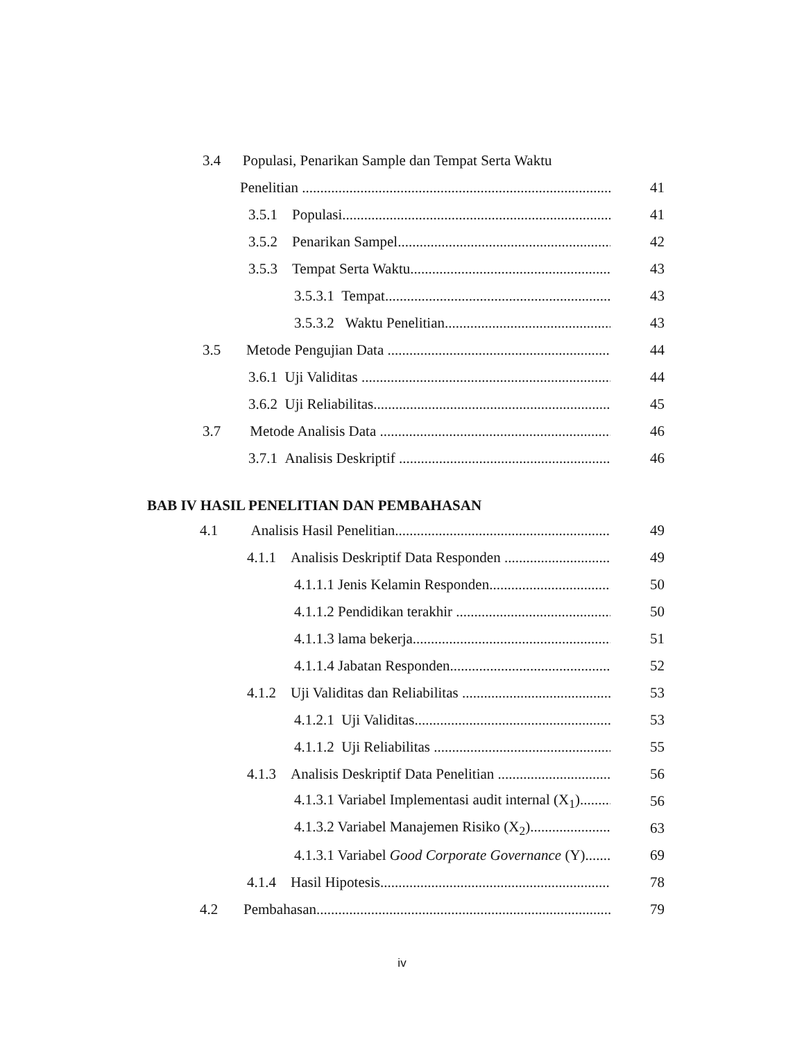3.4 Populasi, Penarikan Sample dan Tempat Serta Waktu
Penelitian 41
3.5.1 Populasi 41
3.5.2 Penarikan Sampel 42
3.5.3 Tempat Serta Waktu 43
3.5.3.1 Tempat 43
3.5.3.2 Waktu Penelitian 43
3.5 Metode Pengujian Data 44
3.6.1 Uji Validitas 44
3.6.2 Uji Reliabilitas 45
3.7 Metode Analisis Data 46
3.7.1 Analisis Deskriptif 46
BAB IV HASIL PENELITIAN DAN PEMBAHASAN
4.1 Analisis Hasil Penelitian 49
4.1.1 Analisis Deskriptif Data Responden 49
4.1.1.1 Jenis Kelamin Responden 50
4.1.1.2 Pendidikan terakhir 50
4.1.1.3 lama bekerja 51
4.1.1.4 Jabatan Responden 52
4.1.2 Uji Validitas dan Reliabilitas 53
4.1.2.1 Uji Validitas 53
4.1.1.2 Uji Reliabilitas 55
4.1.3 Analisis Deskriptif Data Penelitian 56
4.1.3.1 Variabel Implementasi audit internal (X<sub>1</sub>) 56
4.1.3.2 Variabel Manajemen Risiko (X<sub>2</sub>) 63
4.1.3.1 Variabel Good Corporate Governance (Y) 69
4.1.4 Hasil Hipotesis 78
4.2 Pembahasan 79
iv